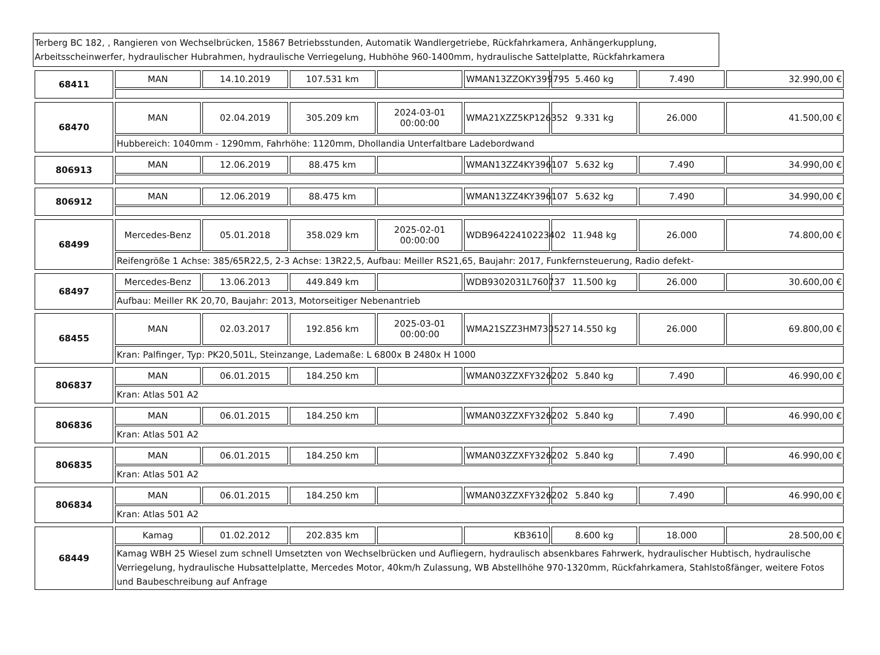Terberg BC 182, , Rangieren von Wechselbrücken, 15867 Betriebsstunden, Automatik Wandlergetriebe, Rückfahrkamera, Anhängerkupplung, Arbeitsscheinwerfer, hydraulischer Hubrahmen, hydraulische Verriegelung, Hubhöhe 960-1400mm, hydraulische Sattelplatte, Rückfahrkamera
| 68411 | MAN | 14.10.2019 | 107.531 km | | WMAN13ZZOKY399795 | 5.460 kg | 7.490 | 32.990,00 € |
| 68470 | MAN | 02.04.2019 | 305.209 km | 2024-03-01 00:00:00 | WMA21XZZ5KP126352 | 9.331 kg | 26.000 | 41.500,00 € |
| | Hubbereich: 1040mm - 1290mm, Fahrhöhe: 1120mm, Dhollandia Unterfaltbare Ladebordwand | | | | | | | |
| 806913 | MAN | 12.06.2019 | 88.475 km | | WMAN13ZZ4KY396107 | 5.632 kg | 7.490 | 34.990,00 € |
| 806912 | MAN | 12.06.2019 | 88.475 km | | WMAN13ZZ4KY396107 | 5.632 kg | 7.490 | 34.990,00 € |
| 68499 | Mercedes-Benz | 05.01.2018 | 358.029 km | 2025-02-01 00:00:00 | WDB96422410223402 | 11.948 kg | 26.000 | 74.800,00 € |
| | Reifengröße 1 Achse: 385/65R22,5, 2-3 Achse: 13R22,5, Aufbau: Meiller RS21,65, Baujahr: 2017, Funkfernsteuerung, Radio defekt- | | | | | | | |
| 68497 | Mercedes-Benz | 13.06.2013 | 449.849 km | | WDB9302031L760737 | 11.500 kg | 26.000 | 30.600,00 € |
| | Aufbau: Meiller RK 20,70, Baujahr: 2013, Motorseitiger Nebenantrieb | | | | | | | |
| 68455 | MAN | 02.03.2017 | 192.856 km | 2025-03-01 00:00:00 | WMA21SZZ3HM730527 | 14.550 kg | 26.000 | 69.800,00 € |
| | Kran: Palfinger, Typ: PK20,501L, Steinzange, Lademaße: L 6800x B 2480x H 1000 | | | | | | | |
| 806837 | MAN | 06.01.2015 | 184.250 km | | WMAN03ZZXFY326202 | 5.840 kg | 7.490 | 46.990,00 € |
| | Kran: Atlas 501 A2 | | | | | | | |
| 806836 | MAN | 06.01.2015 | 184.250 km | | WMAN03ZZXFY326202 | 5.840 kg | 7.490 | 46.990,00 € |
| | Kran: Atlas 501 A2 | | | | | | | |
| 806835 | MAN | 06.01.2015 | 184.250 km | | WMAN03ZZXFY326202 | 5.840 kg | 7.490 | 46.990,00 € |
| | Kran: Atlas 501 A2 | | | | | | | |
| 806834 | MAN | 06.01.2015 | 184.250 km | | WMAN03ZZXFY326202 | 5.840 kg | 7.490 | 46.990,00 € |
| | Kran: Atlas 501 A2 | | | | | | | |
| 68449 | Kamag | 01.02.2012 | 202.835 km | | KB3610 | 8.600 kg | 18.000 | 28.500,00 € |
| | Kamag WBH 25 Wiesel zum schnell Umsetzten von Wechselbrücken und Aufliegern, hydraulisch absenkbares Fahrwerk, hydraulischer Hubtisch, hydraulische Verriegelung, hydraulische Hubsattelplatte, Mercedes Motor, 40km/h Zulassung, WB Abstellhöhe 970-1320mm, Rückfahrkamera, Stahlstoßfänger, weitere Fotos und Baubeschreibung auf Anfrage | | | | | | | |